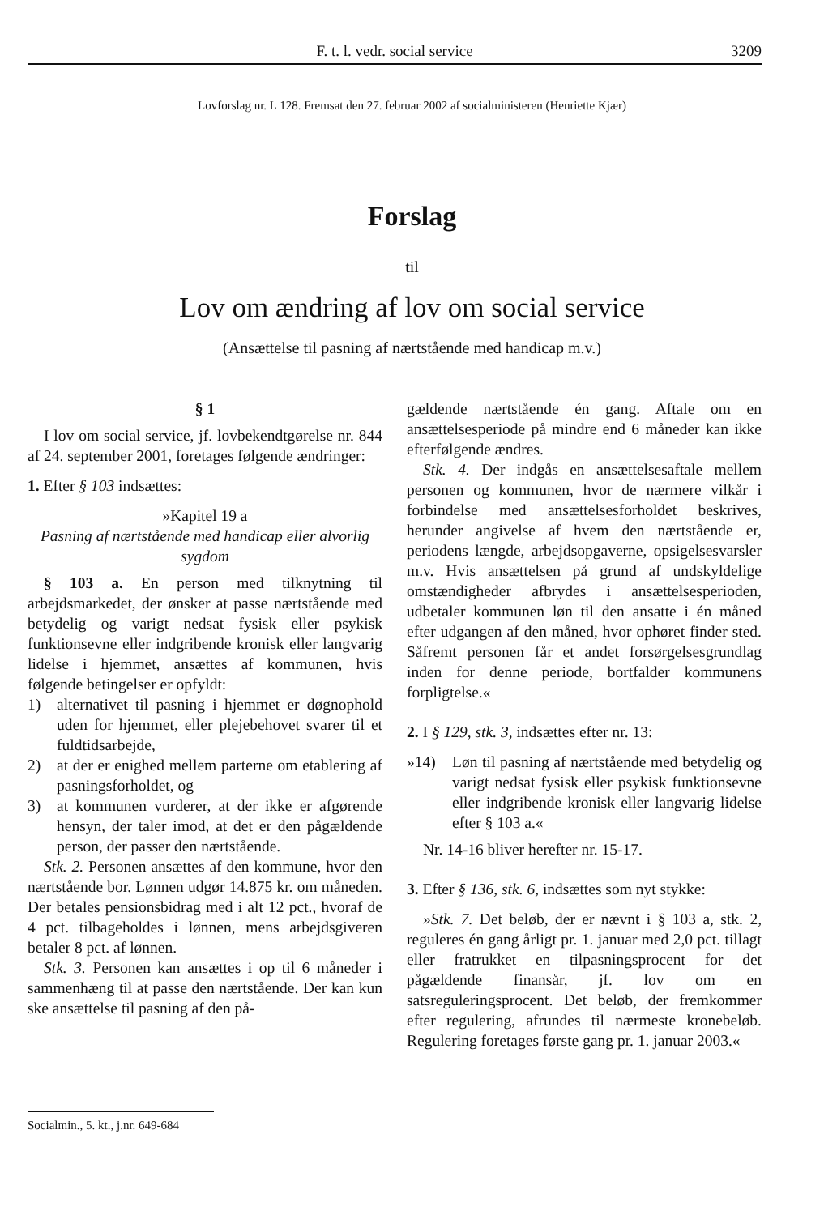F. t. l. vedr. social service 3209
Lovforslag nr. L 128. Fremsat den 27. februar 2002 af socialministeren (Henriette Kjær)
Forslag
til
Lov om ændring af lov om social service
(Ansættelse til pasning af nærtstående med handicap m.v.)
§ 1
I lov om social service, jf. lovbekendtgørelse nr. 844 af 24. september 2001, foretages følgende ændringer:
1. Efter § 103 indsættes:
»Kapitel 19 a
Pasning af nærtstående med handicap eller alvorlig sygdom
§ 103 a. En person med tilknytning til arbejdsmarkedet, der ønsker at passe nærtstående med betydelig og varigt nedsat fysisk eller psykisk funktionsevne eller indgribende kronisk eller langvarig lidelse i hjemmet, ansættes af kommunen, hvis følgende betingelser er opfyldt:
1) alternativet til pasning i hjemmet er døgnophold uden for hjemmet, eller plejebehovet svarer til et fuldtidsarbejde,
2) at der er enighed mellem parterne om etablering af pasningsforholdet, og
3) at kommunen vurderer, at der ikke er afgørende hensyn, der taler imod, at det er den pågældende person, der passer den nærtstående.
Stk. 2. Personen ansættes af den kommune, hvor den nærtstående bor. Lønnen udgør 14.875 kr. om måneden. Der betales pensionsbidrag med i alt 12 pct., hvoraf de 4 pct. tilbageholdes i lønnen, mens arbejdsgiveren betaler 8 pct. af lønnen.
Stk. 3. Personen kan ansættes i op til 6 måneder i sammenhæng til at passe den nærtstående. Der kan kun ske ansættelse til pasning af den på-
gældende nærtstående én gang. Aftale om en ansættelsesperiode på mindre end 6 måneder kan ikke efterfølgende ændres.
Stk. 4. Der indgås en ansættelsesaftale mellem personen og kommunen, hvor de nærmere vilkår i forbindelse med ansættelsesforholdet beskrives, herunder angivelse af hvem den nærtstående er, periodens længde, arbejdsopgaverne, opsigelsesvarsler m.v. Hvis ansættelsen på grund af undskyldelige omstændigheder afbrydes i ansættelsesperioden, udbetaler kommunen løn til den ansatte i én måned efter udgangen af den måned, hvor ophøret finder sted. Såfremt personen får et andet forsørgelsesgrundlag inden for denne periode, bortfalder kommunens forpligtelse.«
2. I § 129, stk. 3, indsættes efter nr. 13:
»14) Løn til pasning af nærtstående med betydelig og varigt nedsat fysisk eller psykisk funktionsevne eller indgribende kronisk eller langvarig lidelse efter § 103 a.«
Nr. 14-16 bliver herefter nr. 15-17.
3. Efter § 136, stk. 6, indsættes som nyt stykke:
»Stk. 7. Det beløb, der er nævnt i § 103 a, stk. 2, reguleres én gang årligt pr. 1. januar med 2,0 pct. tillagt eller fratrukket en tilpasningsprocent for det pågældende finansår, jf. lov om en satsreguleringsprocent. Det beløb, der fremkommer efter regulering, afrundes til nærmeste kronebeløb. Regulering foretages første gang pr. 1. januar 2003.«
Socialmin., 5. kt., j.nr. 649-684